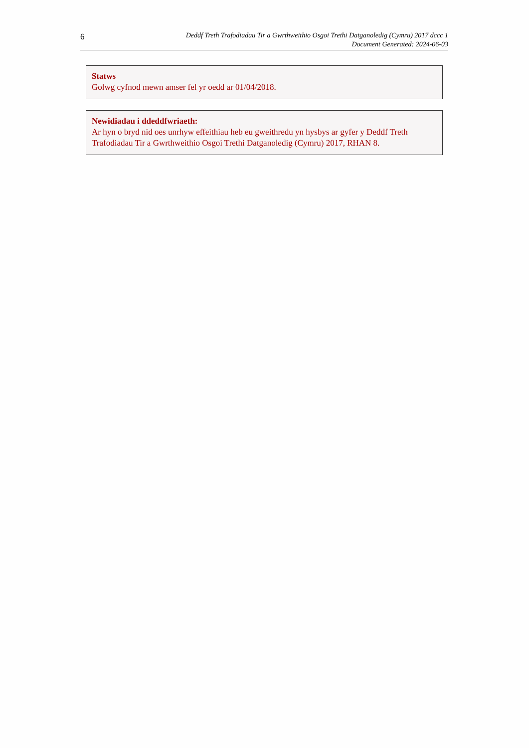6
Deddf Treth Trafodiadau Tir a Gwrthweithio Osgoi Trethi Datganoledig (Cymru) 2017 dccc 1
Document Generated: 2024-06-03
Statws
Golwg cyfnod mewn amser fel yr oedd ar 01/04/2018.
Newidiadau i ddeddfwriaeth:
Ar hyn o bryd nid oes unrhyw effeithiau heb eu gweithredu yn hysbys ar gyfer y Deddf Treth Trafodiadau Tir a Gwrthweithio Osgoi Trethi Datganoledig (Cymru) 2017, RHAN 8.